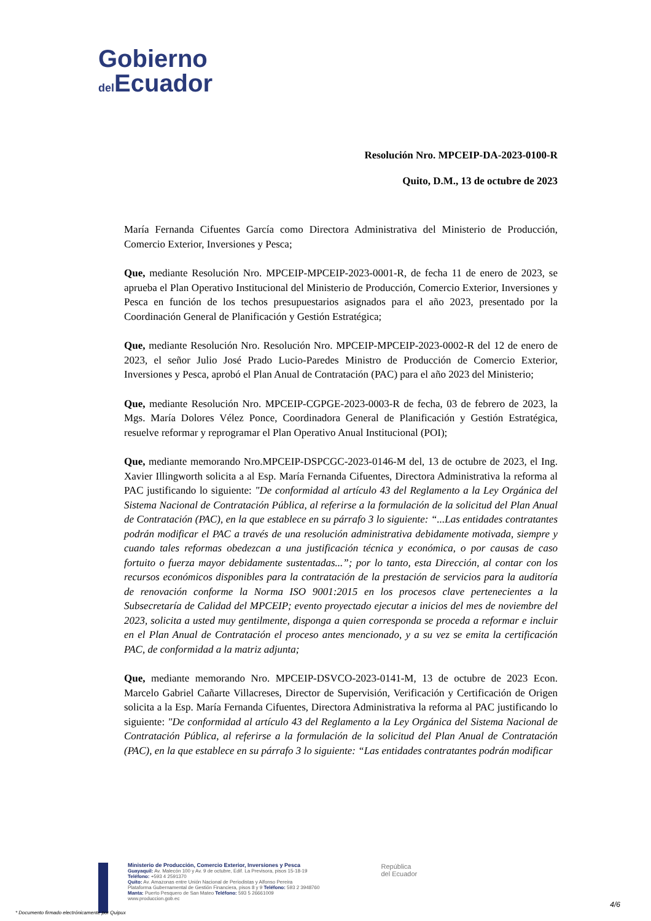Gobierno
del Ecuador
Resolución Nro. MPCEIP-DA-2023-0100-R
Quito, D.M., 13 de octubre de 2023
María Fernanda Cifuentes García como Directora Administrativa del Ministerio de Producción, Comercio Exterior, Inversiones y Pesca;
Que, mediante Resolución Nro. MPCEIP-MPCEIP-2023-0001-R, de fecha 11 de enero de 2023, se aprueba el Plan Operativo Institucional del Ministerio de Producción, Comercio Exterior, Inversiones y Pesca en función de los techos presupuestarios asignados para el año 2023, presentado por la Coordinación General de Planificación y Gestión Estratégica;
Que, mediante Resolución Nro. Resolución Nro. MPCEIP-MPCEIP-2023-0002-R del 12 de enero de 2023, el señor Julio José Prado Lucio-Paredes Ministro de Producción de Comercio Exterior, Inversiones y Pesca, aprobó el Plan Anual de Contratación (PAC) para el año 2023 del Ministerio;
Que, mediante Resolución Nro. MPCEIP-CGPGE-2023-0003-R de fecha, 03 de febrero de 2023, la Mgs. María Dolores Vélez Ponce, Coordinadora General de Planificación y Gestión Estratégica, resuelve reformar y reprogramar el Plan Operativo Anual Institucional (POI);
Que, mediante memorando Nro.MPCEIP-DSPCGC-2023-0146-M del, 13 de octubre de 2023, el Ing. Xavier Illingworth solicita a al Esp. María Fernanda Cifuentes, Directora Administrativa la reforma al PAC justificando lo siguiente: "De conformidad al artículo 43 del Reglamento a la Ley Orgánica del Sistema Nacional de Contratación Pública, al referirse a la formulación de la solicitud del Plan Anual de Contratación (PAC), en la que establece en su párrafo 3 lo siguiente: “...Las entidades contratantes podrán modificar el PAC a través de una resolución administrativa debidamente motivada, siempre y cuando tales reformas obedezcan a una justificación técnica y económica, o por causas de caso fortuito o fuerza mayor debidamente sustentadas...”; por lo tanto, esta Dirección, al contar con los recursos económicos disponibles para la contratación de la prestación de servicios para la auditoría de renovación conforme la Norma ISO 9001:2015 en los procesos clave pertenecientes a la Subsecretaría de Calidad del MPCEIP; evento proyectado ejecutar a inicios del mes de noviembre del 2023, solicita a usted muy gentilmente, disponga a quien corresponda se proceda a reformar e incluir en el Plan Anual de Contratación el proceso antes mencionado, y a su vez se emita la certificación PAC, de conformidad a la matriz adjunta;
Que, mediante memorando Nro. MPCEIP-DSVCO-2023-0141-M, 13 de octubre de 2023 Econ. Marcelo Gabriel Cañarte Villacreses, Director de Supervisión, Verificación y Certificación de Origen solicita a la Esp. María Fernanda Cifuentes, Directora Administrativa la reforma al PAC justificando lo siguiente: "De conformidad al artículo 43 del Reglamento a la Ley Orgánica del Sistema Nacional de Contratación Pública, al referirse a la formulación de la solicitud del Plan Anual de Contratación (PAC), en la que establece en su párrafo 3 lo siguiente: “Las entidades contratantes podrán modificar
Ministerio de Producción, Comercio Exterior, Inversiones y Pesca
Guayaquil: Av. Malecón 100 y Av. 9 de octubre, Edif. La Previsora, pisos 15-18-19
Teléfono: +593 4 2591370
Quito: Av. Amazonas entre Unión Nacional de Periodistas y Alfonso Pereira
Plataforma Gubernamental de Gestión Financiera, pisos 8 y 9 Teléfono: 593 2 3948760
Manta: Puerto Pesquero de San Mateo Teléfono: 593 5 26661009
www.produccion.gob.ec
República
del Ecuador
* Documento firmado electrónicamente por Quipux
4/6